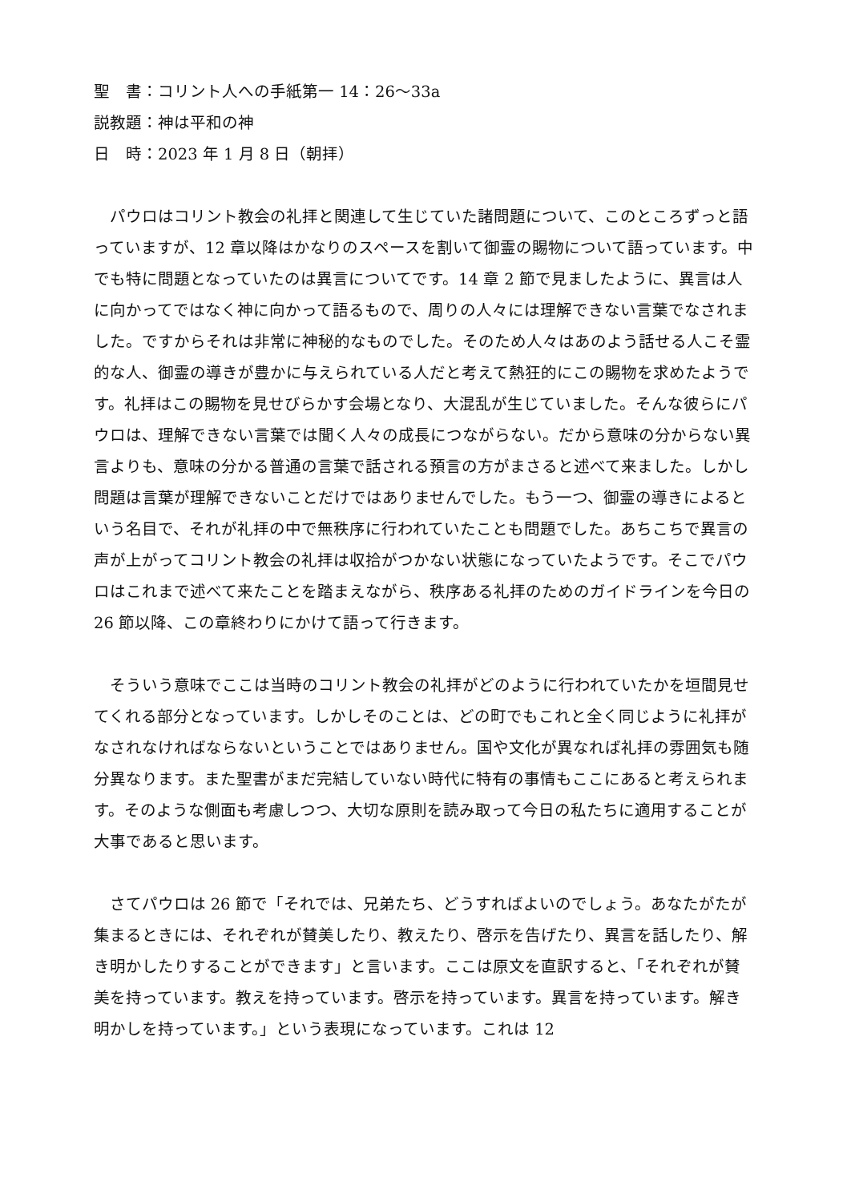聖　書：コリント人への手紙第一 14：26〜33a
説教題：神は平和の神
日　時：2023 年 1 月 8 日（朝拝）
パウロはコリント教会の礼拝と関連して生じていた諸問題について、このところずっと語っていますが、12 章以降はかなりのスペースを割いて御霊の賜物について語っています。中でも特に問題となっていたのは異言についてです。14 章 2 節で見ましたように、異言は人に向かってではなく神に向かって語るもので、周りの人々には理解できない言葉でなされました。ですからそれは非常に神秘的なものでした。そのため人々はあのよう話せる人こそ霊的な人、御霊の導きが豊かに与えられている人だと考えて熱狂的にこの賜物を求めたようです。礼拝はこの賜物を見せびらかす会場となり、大混乱が生じていました。そんな彼らにパウロは、理解できない言葉では聞く人々の成長につながらない。だから意味の分からない異言よりも、意味の分かる普通の言葉で話される預言の方がまさると述べて来ました。しかし問題は言葉が理解できないことだけではありませんでした。もう一つ、御霊の導きによるという名目で、それが礼拝の中で無秩序に行われていたことも問題でした。あちこちで異言の声が上がってコリント教会の礼拝は収拾がつかない状態になっていたようです。そこでパウロはこれまで述べて来たことを踏まえながら、秩序ある礼拝のためのガイドラインを今日の 26 節以降、この章終わりにかけて語って行きます。
そういう意味でここは当時のコリント教会の礼拝がどのように行われていたかを垣間見せてくれる部分となっています。しかしそのことは、どの町でもこれと全く同じように礼拝がなされなければならないということではありません。国や文化が異なれば礼拝の雰囲気も随分異なります。また聖書がまだ完結していない時代に特有の事情もここにあると考えられます。そのような側面も考慮しつつ、大切な原則を読み取って今日の私たちに適用することが大事であると思います。
さてパウロは 26 節で「それでは、兄弟たち、どうすればよいのでしょう。あなたがたが集まるときには、それぞれが賛美したり、教えたり、啓示を告げたり、異言を話したり、解き明かしたりすることができます」と言います。ここは原文を直訳すると、「それぞれが賛美を持っています。教えを持っています。啓示を持っています。異言を持っています。解き明かしを持っています。」という表現になっています。これは 12